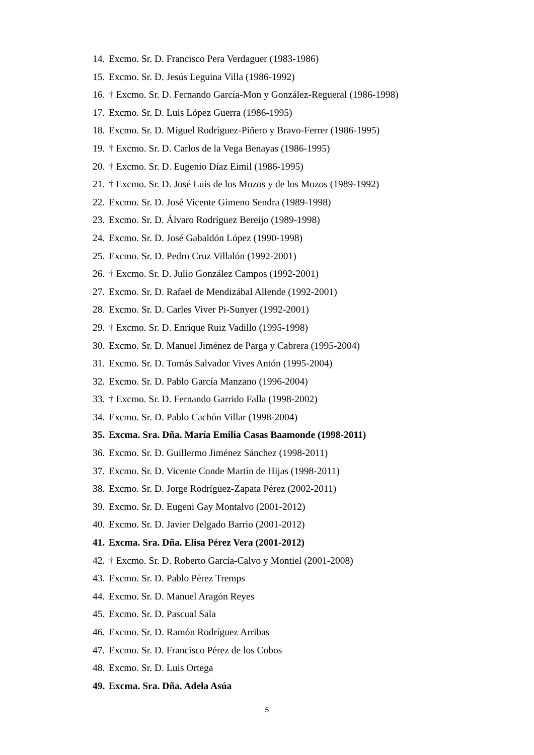14. Excmo. Sr. D. Francisco Pera Verdaguer (1983-1986)
15. Excmo. Sr. D. Jesús Leguina Villa (1986-1992)
16. † Excmo. Sr. D. Fernando García-Mon y González-Regueral (1986-1998)
17. Excmo. Sr. D. Luis López Guerra (1986-1995)
18. Excmo. Sr. D. Miguel Rodríguez-Piñero y Bravo-Ferrer (1986-1995)
19. † Excmo. Sr. D. Carlos de la Vega Benayas (1986-1995)
20. † Excmo. Sr. D. Eugenio Díaz Eimil (1986-1995)
21. † Excmo. Sr. D. José Luis de los Mozos y de los Mozos (1989-1992)
22. Excmo. Sr. D. José Vicente Gimeno Sendra (1989-1998)
23. Excmo. Sr. D. Álvaro Rodríguez Bereijo (1989-1998)
24. Excmo. Sr. D. José Gabaldón López (1990-1998)
25. Excmo. Sr. D. Pedro Cruz Villalón (1992-2001)
26. † Excmo. Sr. D. Julio González Campos (1992-2001)
27. Excmo. Sr. D. Rafael de Mendizábal Allende (1992-2001)
28. Excmo. Sr. D. Carles Viver Pi-Sunyer (1992-2001)
29. † Excmo. Sr. D. Enrique Ruiz Vadillo (1995-1998)
30. Excmo. Sr. D. Manuel Jiménez de Parga y Cabrera (1995-2004)
31. Excmo. Sr. D. Tomás Salvador Vives Antón (1995-2004)
32. Excmo. Sr. D. Pablo García Manzano (1996-2004)
33. † Excmo. Sr. D. Fernando Garrido Falla (1998-2002)
34. Excmo. Sr. D. Pablo Cachón Villar (1998-2004)
35. Excma. Sra. Dña. María Emilia Casas Baamonde (1998-2011)
36. Excmo. Sr. D. Guillermo Jiménez Sánchez (1998-2011)
37. Excmo. Sr. D. Vicente Conde Martín de Hijas (1998-2011)
38. Excmo. Sr. D. Jorge Rodríguez-Zapata Pérez (2002-2011)
39. Excmo. Sr. D. Eugeni Gay Montalvo (2001-2012)
40. Excmo. Sr. D. Javier Delgado Barrio (2001-2012)
41. Excma. Sra. Dña. Elisa Pérez Vera (2001-2012)
42. † Excmo. Sr. D. Roberto García-Calvo y Montiel (2001-2008)
43. Excmo. Sr. D. Pablo Pérez Tremps
44. Excmo. Sr. D. Manuel Aragón Reyes
45. Excmo. Sr. D. Pascual Sala
46. Excmo. Sr. D. Ramón Rodríguez Arribas
47. Excmo. Sr. D. Francisco Pérez de los Cobos
48. Excmo. Sr. D. Luis Ortega
49. Excma. Sra. Dña. Adela Asúa
5